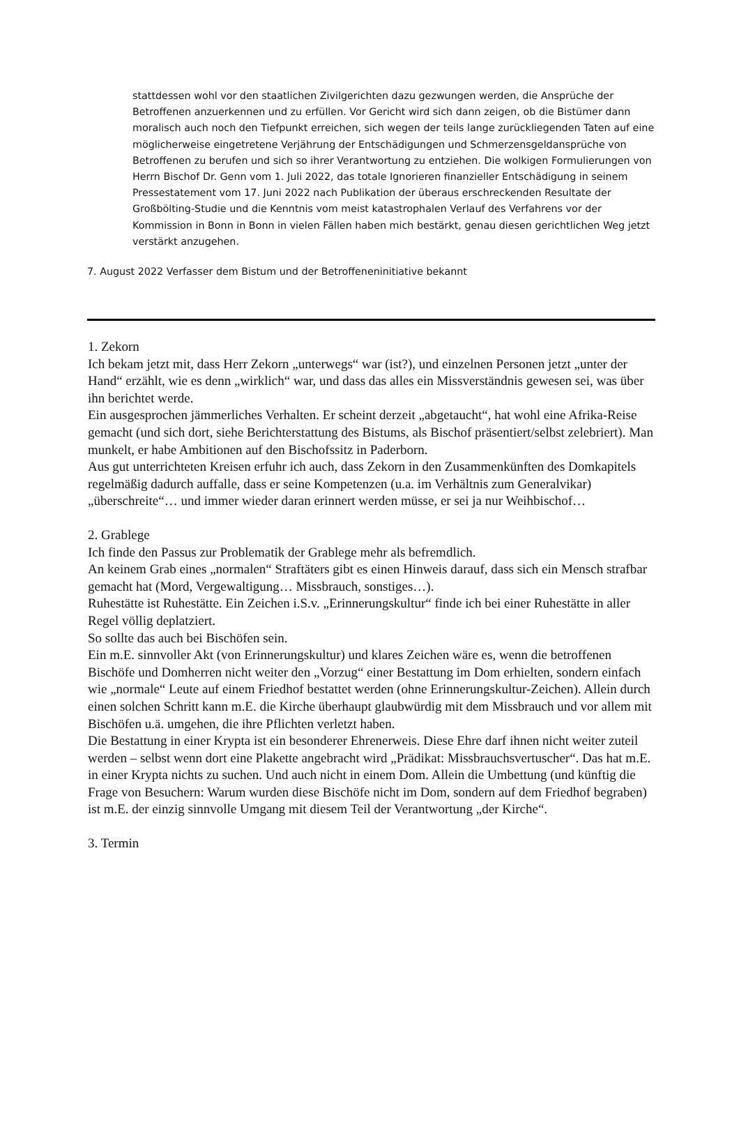stattdessen wohl vor den staatlichen Zivilgerichten dazu gezwungen werden, die Ansprüche der Betroffenen anzuerkennen und zu erfüllen. Vor Gericht wird sich dann zeigen, ob die Bistümer dann moralisch auch noch den Tiefpunkt erreichen, sich wegen der teils lange zurückliegenden Taten auf eine möglicherweise eingetretene Verjährung der Entschädigungen und Schmerzensgeldansprüche von Betroffenen zu berufen und sich so ihrer Verantwortung zu entziehen. Die wolkigen Formulierungen von Herrn Bischof Dr. Genn vom 1. Juli 2022, das totale Ignorieren finanzieller Entschädigung in seinem Pressestatement vom 17. Juni 2022 nach Publikation der überaus erschreckenden Resultate der Großbölting-Studie und die Kenntnis vom meist katastrophalen Verlauf des Verfahrens vor der Kommission in Bonn in Bonn in vielen Fällen haben mich bestärkt, genau diesen gerichtlichen Weg jetzt verstärkt anzugehen.
7. August 2022 Verfasser dem Bistum und der Betroffeneninitiative bekannt
1. Zekorn
Ich bekam jetzt mit, dass Herr Zekorn „unterwegs“ war (ist?), und einzelnen Personen jetzt „unter der Hand“ erzählt, wie es denn „wirklich“ war, und dass das alles ein Missverständnis gewesen sei, was über ihn berichtet werde.
Ein ausgesprochen jämmerliches Verhalten. Er scheint derzeit „abgetaucht“, hat wohl eine Afrika-Reise gemacht (und sich dort, siehe Berichterstattung des Bistums, als Bischof präsentiert/selbst zelebriert). Man munkelt, er habe Ambitionen auf den Bischofssitz in Paderborn.
Aus gut unterrichteten Kreisen erfuhr ich auch, dass Zekorn in den Zusammenkünften des Domkapitels regelmäßig dadurch auffalle, dass er seine Kompetenzen (u.a. im Verhältnis zum Generalvikar) „überschreite“… und immer wieder daran erinnert werden müsse, er sei ja nur Weihbischof…
2. Grablege
Ich finde den Passus zur Problematik der Grablege mehr als befremdlich.
An keinem Grab eines „normalen“ Straftäters gibt es einen Hinweis darauf, dass sich ein Mensch strafbar gemacht hat (Mord, Vergewaltigung… Missbrauch, sonstiges…).
Ruhestätte ist Ruhestätte. Ein Zeichen i.S.v. „Erinnerungskultur“ finde ich bei einer Ruhestätte in aller Regel völlig deplatziert.
So sollte das auch bei Bischöfen sein.
Ein m.E. sinnvoller Akt (von Erinnerungskultur) und klares Zeichen wäre es, wenn die betroffenen Bischöfe und Domherren nicht weiter den „Vorzug“ einer Bestattung im Dom erhielten, sondern einfach wie „normale“ Leute auf einem Friedhof bestattet werden (ohne Erinnerungskultur-Zeichen). Allein durch einen solchen Schritt kann m.E. die Kirche überhaupt glaubwürdig mit dem Missbrauch und vor allem mit Bischöfen u.ä. umgehen, die ihre Pflichten verletzt haben.
Die Bestattung in einer Krypta ist ein besonderer Ehrenerweis. Diese Ehre darf ihnen nicht weiter zuteil werden – selbst wenn dort eine Plakette angebracht wird „Prädikat: Missbrauchsvertuscher“. Das hat m.E. in einer Krypta nichts zu suchen. Und auch nicht in einem Dom. Allein die Umbettung (und künftig die Frage von Besuchern: Warum wurden diese Bischöfe nicht im Dom, sondern auf dem Friedhof begraben) ist m.E. der einzig sinnvolle Umgang mit diesem Teil der Verantwortung „der Kirche“.
3. Termin